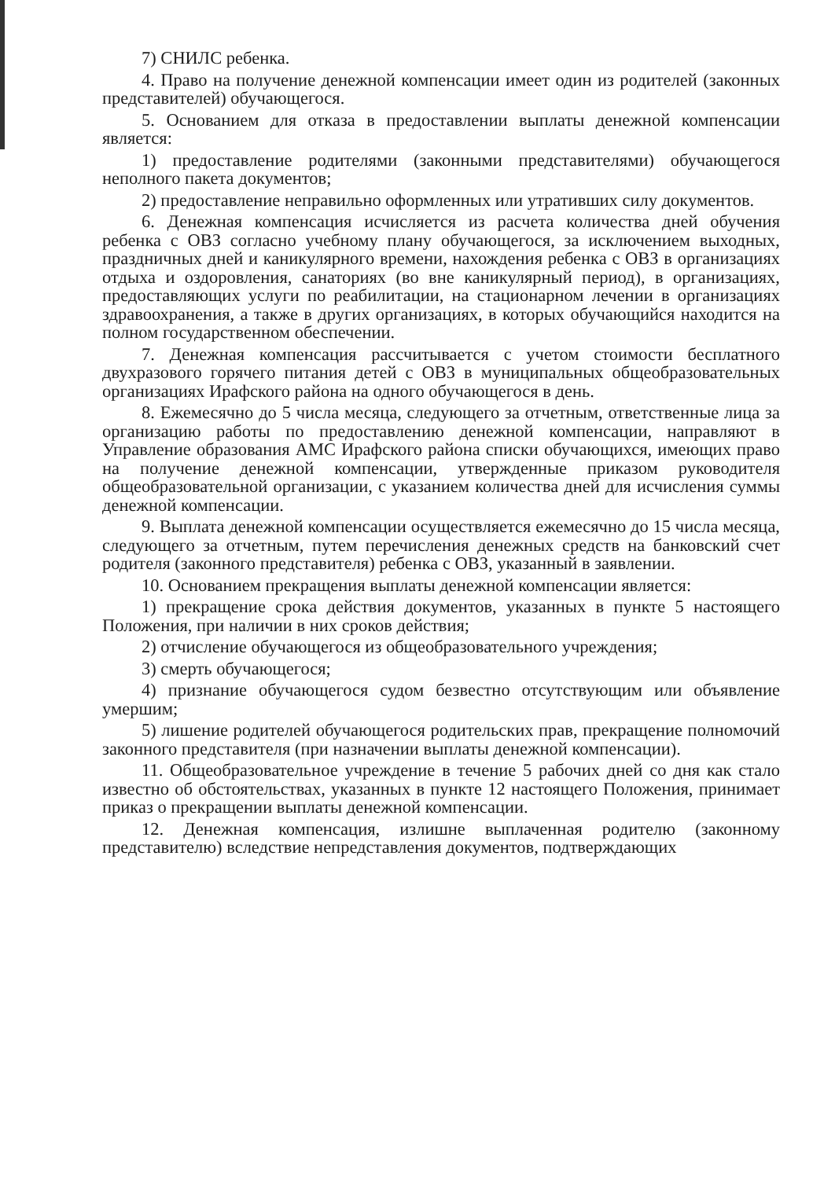7) СНИЛС ребенка.
4. Право на получение денежной компенсации имеет один из родителей (законных представителей) обучающегося.
5. Основанием для отказа в предоставлении выплаты денежной компенсации является:
1) предоставление родителями (законными представителями) обучающегося неполного пакета документов;
2) предоставление неправильно оформленных или утративших силу документов.
6. Денежная компенсация исчисляется из расчета количества дней обучения ребенка с ОВЗ согласно учебному плану обучающегося, за исключением выходных, праздничных дней и каникулярного времени, нахождения ребенка с ОВЗ в организациях отдыха и оздоровления, санаториях (во вне каникулярный период), в организациях, предоставляющих услуги по реабилитации, на стационарном лечении в организациях здравоохранения, а также в других организациях, в которых обучающийся находится на полном государственном обеспечении.
7. Денежная компенсация рассчитывается с учетом стоимости бесплатного двухразового горячего питания детей с ОВЗ в муниципальных общеобразовательных организациях Ирафского района на одного обучающегося в день.
8. Ежемесячно до 5 числа месяца, следующего за отчетным, ответственные лица за организацию работы по предоставлению денежной компенсации, направляют в Управление образования АМС Ирафского района списки обучающихся, имеющих право на получение денежной компенсации, утвержденные приказом руководителя общеобразовательной организации, с указанием количества дней для исчисления суммы денежной компенсации.
9. Выплата денежной компенсации осуществляется ежемесячно до 15 числа месяца, следующего за отчетным, путем перечисления денежных средств на банковский счет родителя (законного представителя) ребенка с ОВЗ, указанный в заявлении.
10. Основанием прекращения выплаты денежной компенсации является:
1) прекращение срока действия документов, указанных в пункте 5 настоящего Положения, при наличии в них сроков действия;
2) отчисление обучающегося из общеобразовательного учреждения;
3) смерть обучающегося;
4) признание обучающегося судом безвестно отсутствующим или объявление умершим;
5) лишение родителей обучающегося родительских прав, прекращение полномочий законного представителя (при назначении выплаты денежной компенсации).
11. Общеобразовательное учреждение в течение 5 рабочих дней со дня как стало известно об обстоятельствах, указанных в пункте 12 настоящего Положения, принимает приказ о прекращении выплаты денежной компенсации.
12. Денежная компенсация, излишне выплаченная родителю (законному представителю) вследствие непредставления документов, подтверждающих